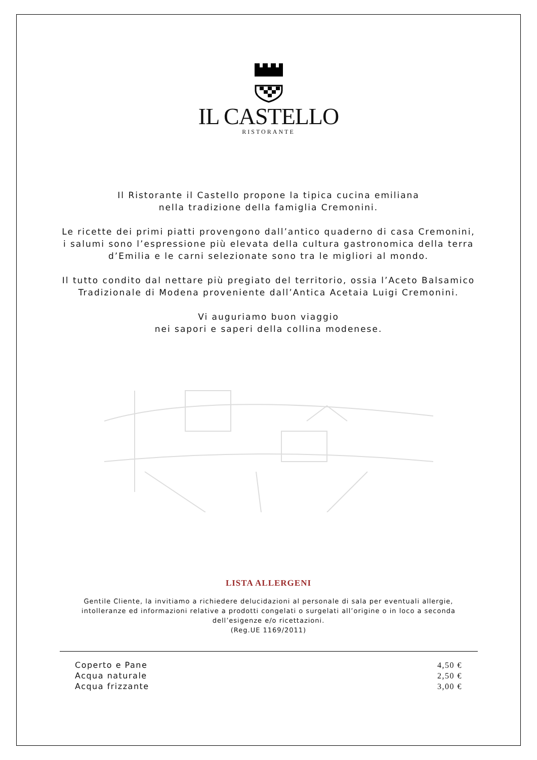IL CASTELLO
RISTORANTE
Il Ristorante il Castello propone la tipica cucina emiliana
nella tradizione della famiglia Cremonini.
Le ricette dei primi piatti provengono dall’antico quaderno di casa Cremonini,
i salumi sono l’espressione più elevata della cultura gastronomica della terra
d’Emilia e le carni selezionate sono tra le migliori al mondo.
Il tutto condito dal nettare più pregiato del territorio, ossia l’Aceto Balsamico
Tradizionale di Modena proveniente dall’Antica Acetaia Luigi Cremonini.
Vi auguriamo buon viaggio
nei sapori e saperi della collina modenese.
LISTA ALLERGENI
Gentile Cliente, la invitiamo a richiedere delucidazioni al personale di sala per eventuali allergie,
intolleranze ed informazioni relative a prodotti congelati o surgelati all’origine o in loco a seconda
dell’esigenze e/o ricettazioni.
(Reg.UE 1169/2011)
| Coperto e Pane | 4,50 € |
| Acqua naturale | 2,50 € |
| Acqua frizzante | 3,00 € |